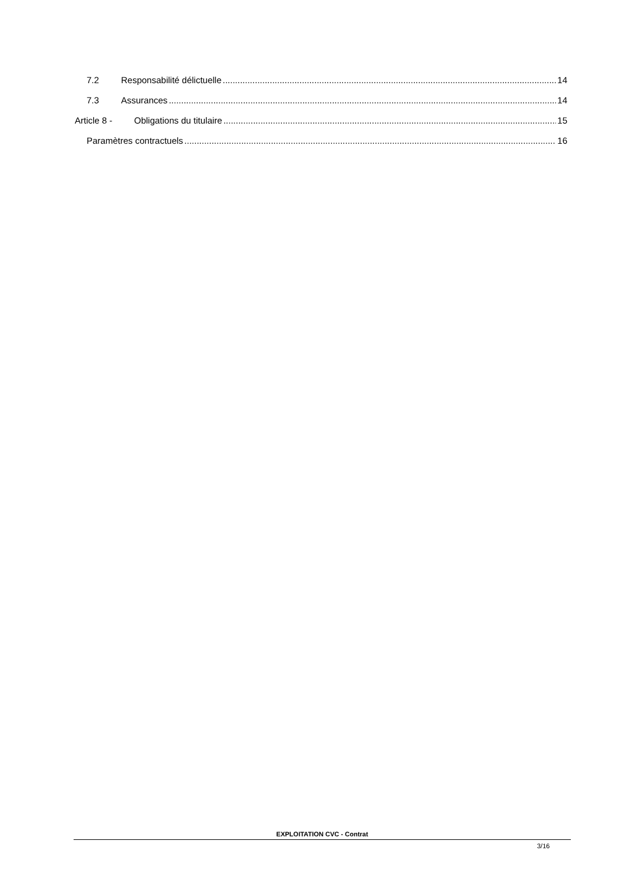7.2 Responsabilité délictuelle 14
7.3 Assurances 14
Article 8 - Obligations du titulaire 15
Paramètres contractuels 16
EXPLOITATION CVC - Contrat
3/16